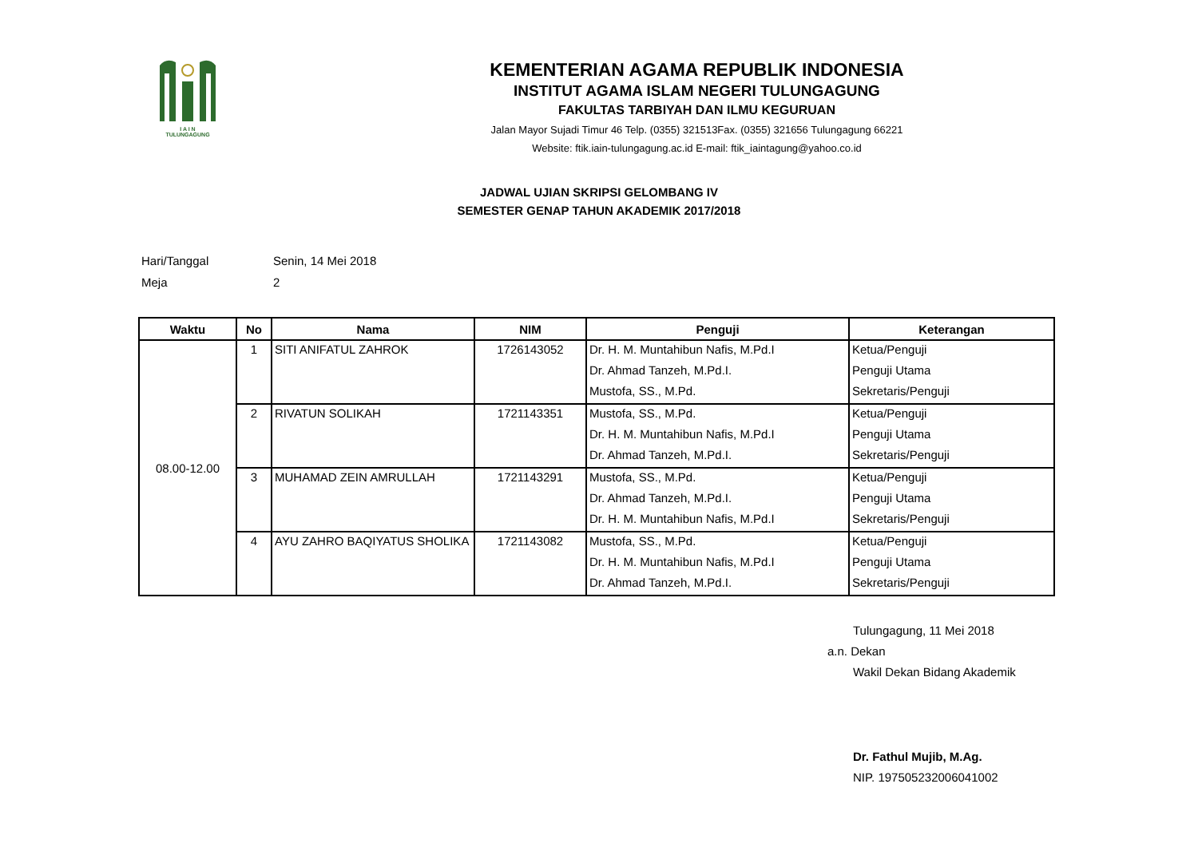I A I N
TULUNGAGUNG
KEMENTERIAN AGAMA REPUBLIK INDONESIA
INSTITUT AGAMA ISLAM NEGERI TULUNGAGUNG
FAKULTAS TARBIYAH DAN ILMU KEGURUAN
Jalan Mayor Sujadi Timur 46 Telp. (0355) 321513Fax. (0355) 321656 Tulungagung 66221
Website: ftik.iain-tulungagung.ac.id E-mail: ftik_iaintagung@yahoo.co.id
JADWAL UJIAN SKRIPSI GELOMBANG IV
SEMESTER GENAP TAHUN AKADEMIK 2017/2018
Hari/Tanggal Senin, 14 Mei 2018
Meja 2
| Waktu | No | Nama | NIM | Penguji | Keterangan |
| --- | --- | --- | --- | --- | --- |
| 08.00-12.00 | 1 | SITI ANIFATUL ZAHROK | 1726143052 | Dr. H. M. Muntahibun Nafis, M.Pd.I | Ketua/Penguji |
| | | | | Dr. Ahmad Tanzeh, M.Pd.I. | Penguji Utama |
| | | | | Mustofa, SS., M.Pd. | Sekretaris/Penguji |
| | 2 | RIVATUN SOLIKAH | 1721143351 | Mustofa, SS., M.Pd. | Ketua/Penguji |
| | | | | Dr. H. M. Muntahibun Nafis, M.Pd.I | Penguji Utama |
| | | | | Dr. Ahmad Tanzeh, M.Pd.I. | Sekretaris/Penguji |
| | 3 | MUHAMAD ZEIN AMRULLAH | 1721143291 | Mustofa, SS., M.Pd. | Ketua/Penguji |
| | | | | Dr. Ahmad Tanzeh, M.Pd.I. | Penguji Utama |
| | | | | Dr. H. M. Muntahibun Nafis, M.Pd.I | Sekretaris/Penguji |
| | 4 | AYU ZAHRO BAQIYATUS SHOLIKA | 1721143082 | Mustofa, SS., M.Pd. | Ketua/Penguji |
| | | | | Dr. H. M. Muntahibun Nafis, M.Pd.I | Penguji Utama |
| | | | | Dr. Ahmad Tanzeh, M.Pd.I. | Sekretaris/Penguji |
Tulungagung, 11 Mei 2018
a.n. Dekan
Wakil Dekan Bidang Akademik
Dr. Fathul Mujib, M.Ag.
NIP. 197505232006041002